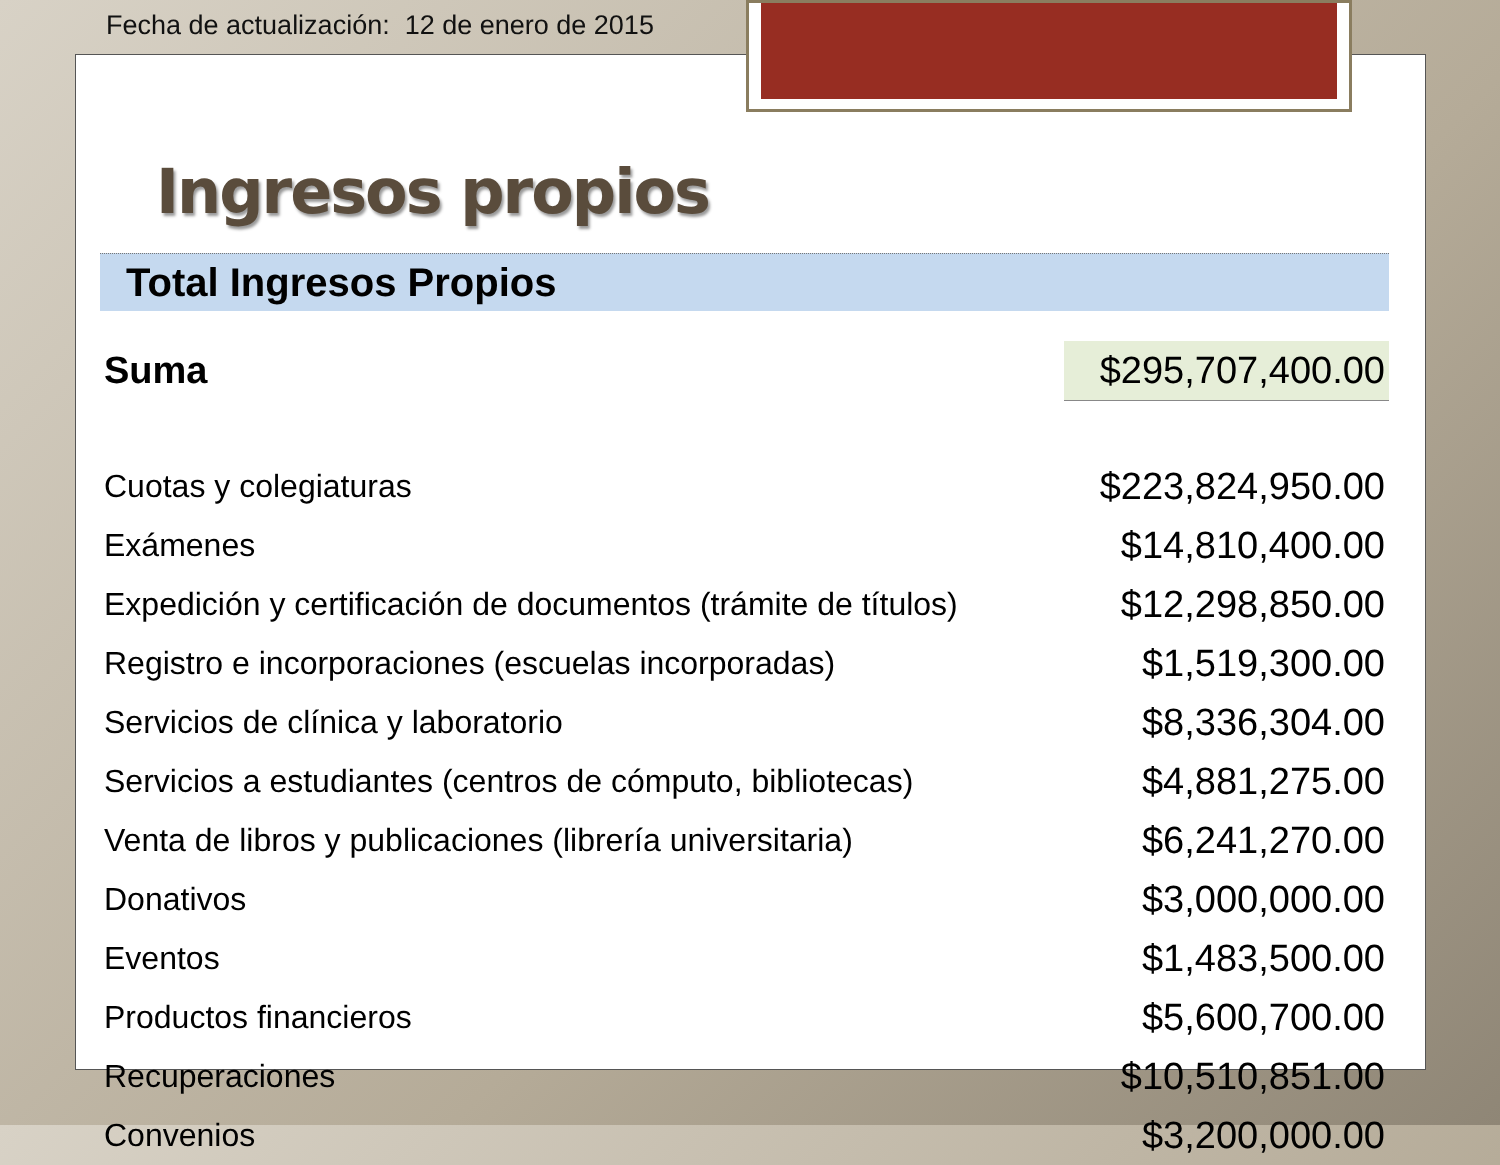Fecha de actualización: 12 de enero de 2015
Ingresos propios
Total Ingresos Propios
| Suma | $295,707,400.00 |
| Cuotas y colegiaturas | $223,824,950.00 |
| Exámenes | $14,810,400.00 |
| Expedición y certificación de documentos (trámite de títulos) | $12,298,850.00 |
| Registro e incorporaciones (escuelas incorporadas) | $1,519,300.00 |
| Servicios de clínica y laboratorio | $8,336,304.00 |
| Servicios a estudiantes (centros de cómputo, bibliotecas) | $4,881,275.00 |
| Venta de libros y publicaciones (librería universitaria) | $6,241,270.00 |
| Donativos | $3,000,000.00 |
| Eventos | $1,483,500.00 |
| Productos financieros | $5,600,700.00 |
| Recuperaciones | $10,510,851.00 |
| Convenios | $3,200,000.00 |